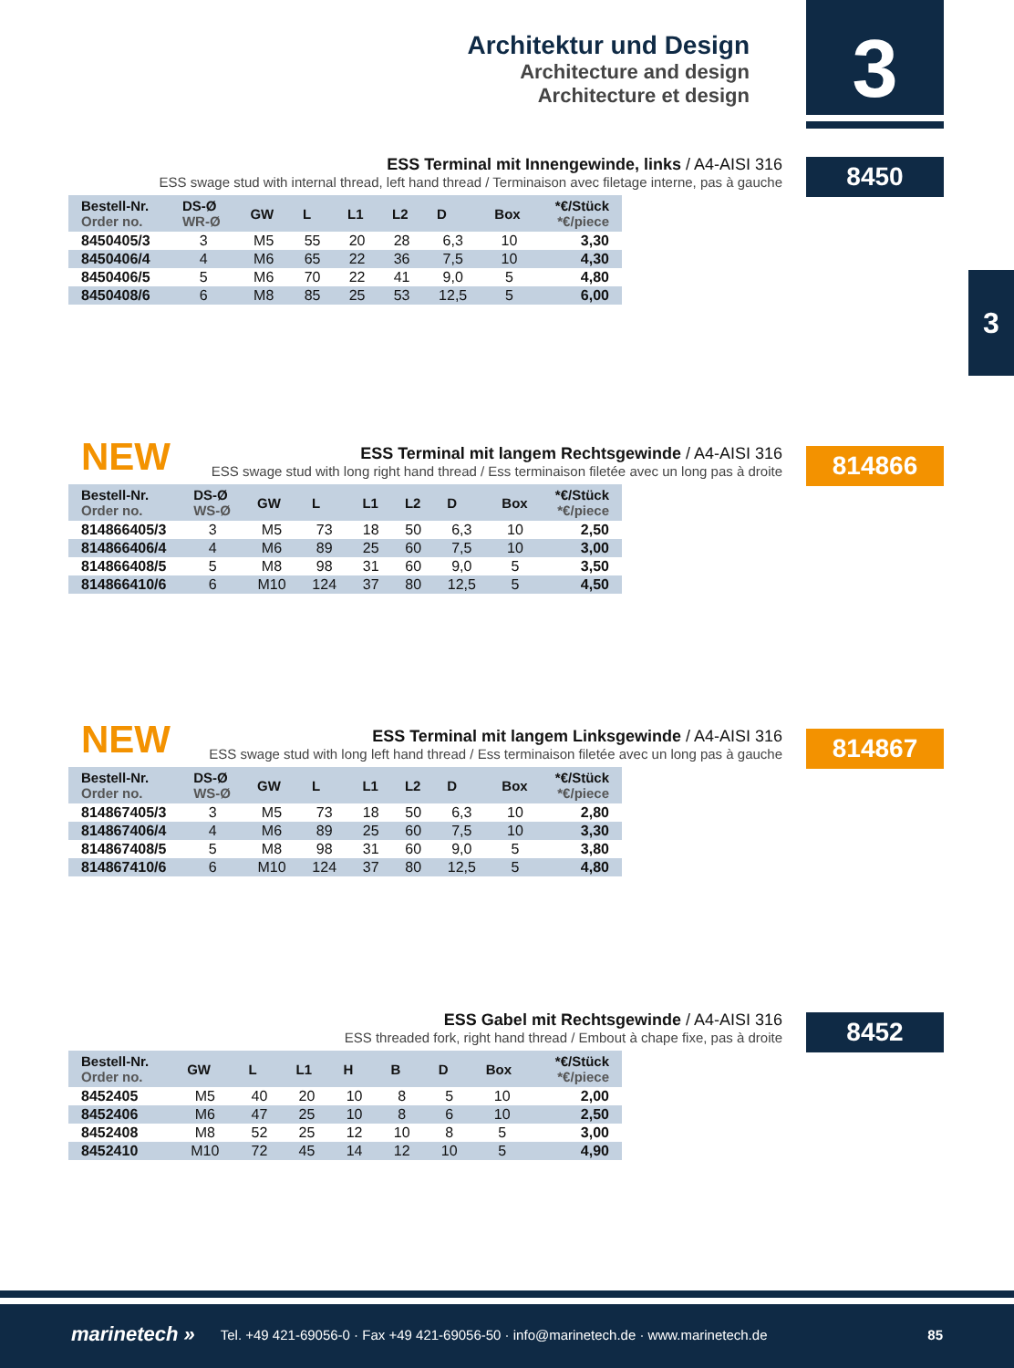Architektur und Design
Architecture and design
Architecture et design
3
3
8450
ESS Terminal mit Innengewinde, links / A4-AISI 316
ESS swage stud with internal thread, left hand thread / Terminaison avec filetage interne, pas à gauche
| Bestell-Nr. Order no. | DS-Ø WR-Ø | GW | L | L1 | L2 | D | Box | *€/Stück *€/piece |
| --- | --- | --- | --- | --- | --- | --- | --- | --- |
| 8450405/3 | 3 | M5 | 55 | 20 | 28 | 6,3 | 10 | 3,30 |
| 8450406/4 | 4 | M6 | 65 | 22 | 36 | 7,5 | 10 | 4,30 |
| 8450406/5 | 5 | M6 | 70 | 22 | 41 | 9,0 | 5 | 4,80 |
| 8450408/6 | 6 | M8 | 85 | 25 | 53 | 12,5 | 5 | 6,00 |
NEW 814866
ESS Terminal mit langem Rechtsgewinde / A4-AISI 316
ESS swage stud with long right hand thread / Ess terminaison filetée avec un long pas à droite
| Bestell-Nr. Order no. | DS-Ø WS-Ø | GW | L | L1 | L2 | D | Box | *€/Stück *€/piece |
| --- | --- | --- | --- | --- | --- | --- | --- | --- |
| 814866405/3 | 3 | M5 | 73 | 18 | 50 | 6,3 | 10 | 2,50 |
| 814866406/4 | 4 | M6 | 89 | 25 | 60 | 7,5 | 10 | 3,00 |
| 814866408/5 | 5 | M8 | 98 | 31 | 60 | 9,0 | 5 | 3,50 |
| 814866410/6 | 6 | M10 | 124 | 37 | 80 | 12,5 | 5 | 4,50 |
NEW 814867
ESS Terminal mit langem Linksgewinde / A4-AISI 316
ESS swage stud with long left hand thread / Ess terminaison filetée avec un long pas à gauche
| Bestell-Nr. Order no. | DS-Ø WS-Ø | GW | L | L1 | L2 | D | Box | *€/Stück *€/piece |
| --- | --- | --- | --- | --- | --- | --- | --- | --- |
| 814867405/3 | 3 | M5 | 73 | 18 | 50 | 6,3 | 10 | 2,80 |
| 814867406/4 | 4 | M6 | 89 | 25 | 60 | 7,5 | 10 | 3,30 |
| 814867408/5 | 5 | M8 | 98 | 31 | 60 | 9,0 | 5 | 3,80 |
| 814867410/6 | 6 | M10 | 124 | 37 | 80 | 12,5 | 5 | 4,80 |
8452
ESS Gabel mit Rechtsgewinde / A4-AISI 316
ESS threaded fork, right hand thread / Embout à chape fixe, pas à droite
| Bestell-Nr. Order no. | GW | L | L1 | H | B | D | Box | *€/Stück *€/piece |
| --- | --- | --- | --- | --- | --- | --- | --- | --- |
| 8452405 | M5 | 40 | 20 | 10 | 8 | 5 | 10 | 2,00 |
| 8452406 | M6 | 47 | 25 | 10 | 8 | 6 | 10 | 2,50 |
| 8452408 | M8 | 52 | 25 | 12 | 10 | 8 | 5 | 3,00 |
| 8452410 | M10 | 72 | 45 | 14 | 12 | 10 | 5 | 4,90 |
marinetech » Tel. +49 421-69056-0 · Fax +49 421-69056-50 · info@marinetech.de · www.marinetech.de 85